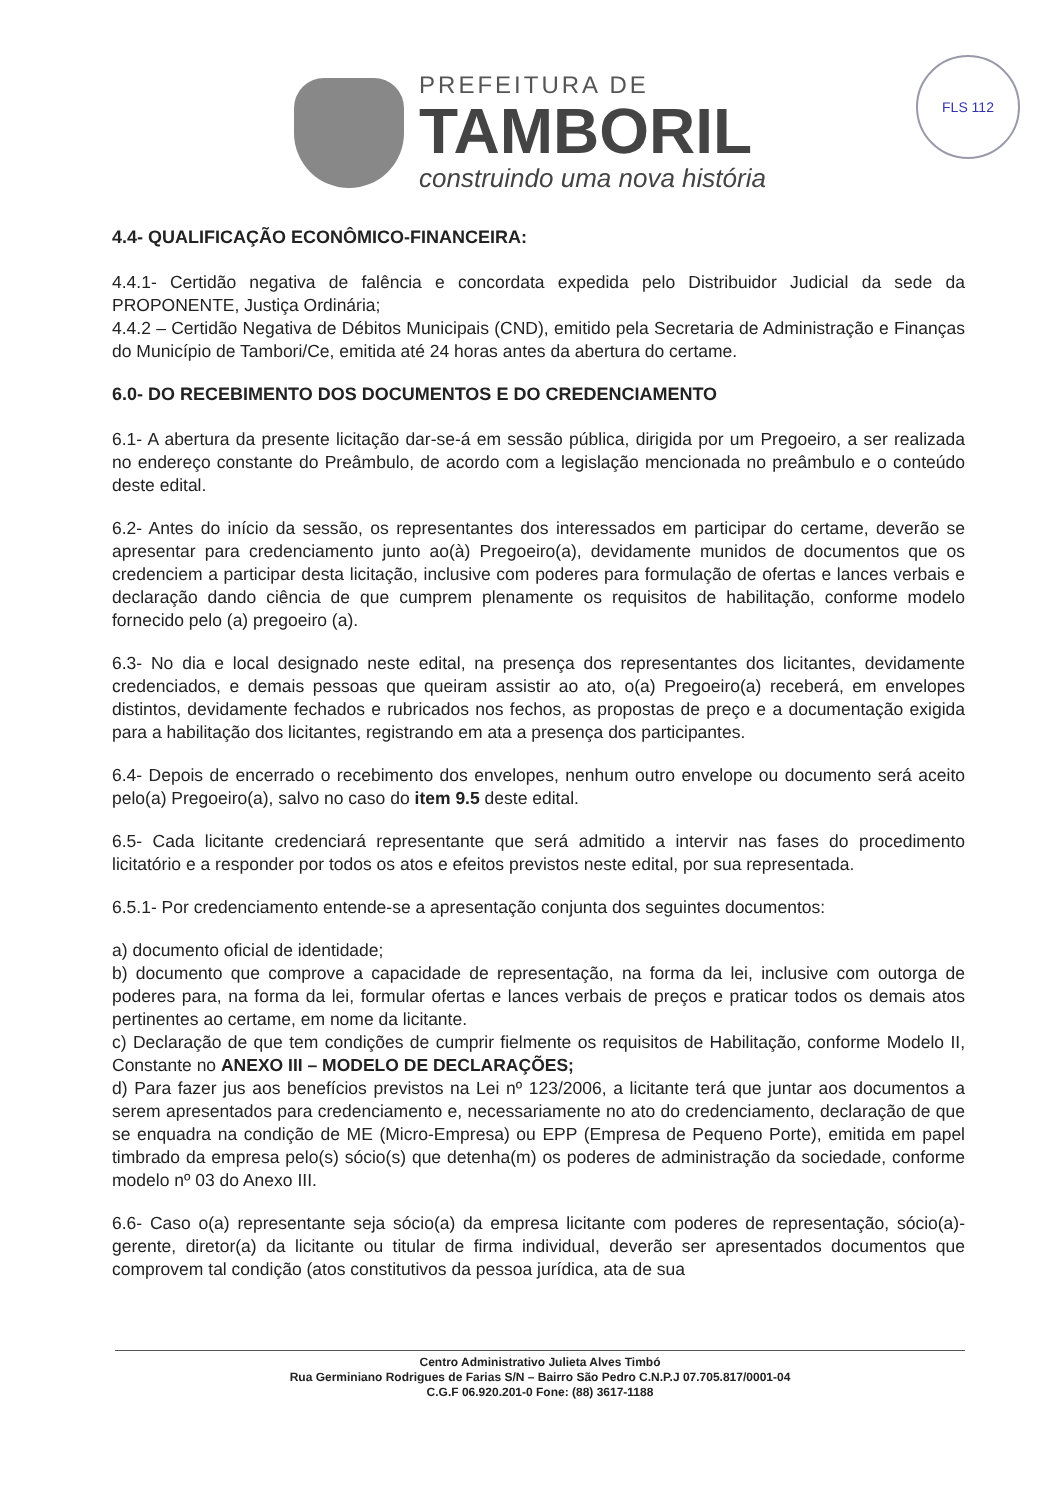PREFEITURA DE
TAMBORIL
construindo uma nova história
FLS 112
4.4- QUALIFICAÇÃO ECONÔMICO-FINANCEIRA:
4.4.1- Certidão negativa de falência e concordata expedida pelo Distribuidor Judicial da sede da PROPONENTE, Justiça Ordinária;
4.4.2 – Certidão Negativa de Débitos Municipais (CND), emitido pela Secretaria de Administração e Finanças do Município de Tambori/Ce, emitida até 24 horas antes da abertura do certame.
6.0- DO RECEBIMENTO DOS DOCUMENTOS E DO CREDENCIAMENTO
6.1- A abertura da presente licitação dar-se-á em sessão pública, dirigida por um Pregoeiro, a ser realizada no endereço constante do Preâmbulo, de acordo com a legislação mencionada no preâmbulo e o conteúdo deste edital.
6.2- Antes do início da sessão, os representantes dos interessados em participar do certame, deverão se apresentar para credenciamento junto ao(à) Pregoeiro(a), devidamente munidos de documentos que os credenciem a participar desta licitação, inclusive com poderes para formulação de ofertas e lances verbais e declaração dando ciência de que cumprem plenamente os requisitos de habilitação, conforme modelo fornecido pelo (a) pregoeiro (a).
6.3- No dia e local designado neste edital, na presença dos representantes dos licitantes, devidamente credenciados, e demais pessoas que queiram assistir ao ato, o(a) Pregoeiro(a) receberá, em envelopes distintos, devidamente fechados e rubricados nos fechos, as propostas de preço e a documentação exigida para a habilitação dos licitantes, registrando em ata a presença dos participantes.
6.4- Depois de encerrado o recebimento dos envelopes, nenhum outro envelope ou documento será aceito pelo(a) Pregoeiro(a), salvo no caso do item 9.5 deste edital.
6.5- Cada licitante credenciará representante que será admitido a intervir nas fases do procedimento licitatório e a responder por todos os atos e efeitos previstos neste edital, por sua representada.
6.5.1- Por credenciamento entende-se a apresentação conjunta dos seguintes documentos:
a) documento oficial de identidade;
b) documento que comprove a capacidade de representação, na forma da lei, inclusive com outorga de poderes para, na forma da lei, formular ofertas e lances verbais de preços e praticar todos os demais atos pertinentes ao certame, em nome da licitante.
c) Declaração de que tem condições de cumprir fielmente os requisitos de Habilitação, conforme Modelo II, Constante no ANEXO III – MODELO DE DECLARAÇÕES;
d) Para fazer jus aos benefícios previstos na Lei nº 123/2006, a licitante terá que juntar aos documentos a serem apresentados para credenciamento e, necessariamente no ato do credenciamento, declaração de que se enquadra na condição de ME (Micro-Empresa) ou EPP (Empresa de Pequeno Porte), emitida em papel timbrado da empresa pelo(s) sócio(s) que detenha(m) os poderes de administração da sociedade, conforme modelo nº 03 do Anexo III.
6.6- Caso o(a) representante seja sócio(a) da empresa licitante com poderes de representação, sócio(a)-gerente, diretor(a) da licitante ou titular de firma individual, deverão ser apresentados documentos que comprovem tal condição (atos constitutivos da pessoa jurídica, ata de sua
Centro Administrativo Julieta Alves Timbó
Rua Germiniano Rodrigues de Farias S/N – Bairro São Pedro C.N.P.J 07.705.817/0001-04
C.G.F 06.920.201-0 Fone: (88) 3617-1188